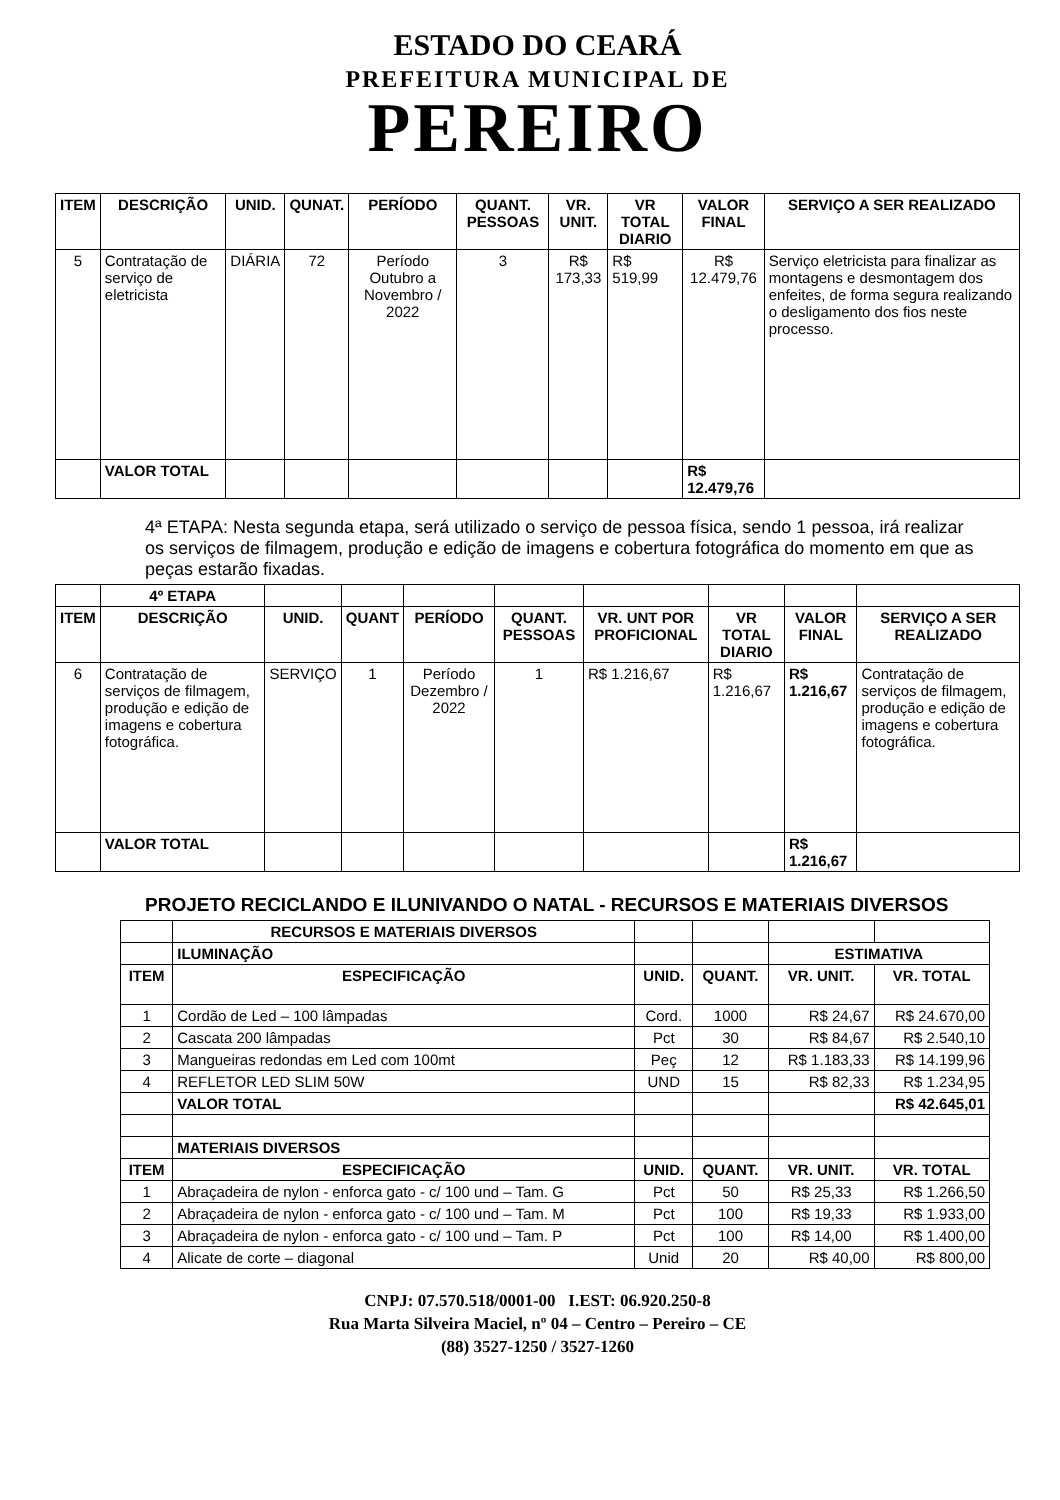ESTADO DO CEARÁ
PREFEITURA MUNICIPAL DE
PEREIRO
| ITEM | DESCRIÇÃO | UNID. | QUNAT. | PERÍODO | QUANT. PESSOAS | VR. UNIT. | VR TOTAL DIARIO | VALOR FINAL | SERVIÇO A SER REALIZADO |
| --- | --- | --- | --- | --- | --- | --- | --- | --- | --- |
| 5 | Contratação de serviço de eletricista | DIÁRIA | 72 | Período Outubro a Novembro / 2022 | 3 | R$ 173,33 | R$ 519,99 | R$ 12.479,76 | Serviço eletricista para finalizar as montagens e desmontagem dos enfeites, de forma segura realizando o desligamento dos fios neste processo. |
| | VALOR TOTAL | | | | | | | R$ 12.479,76 | |
4ª ETAPA: Nesta segunda etapa, será utilizado o serviço de pessoa física, sendo 1 pessoa, irá realizar os serviços de filmagem, produção e edição de imagens e cobertura fotográfica do momento em que as peças estarão fixadas.
| | 4º ETAPA | | | | | | | | |
| ITEM | DESCRIÇÃO | UNID. | QUANT | PERÍODO | QUANT. PESSOAS | VR. UNT POR PROFICIONAL | VR TOTAL DIARIO | VALOR FINAL | SERVIÇO A SER REALIZADO |
| 6 | Contratação de serviços de filmagem, produção e edição de imagens e cobertura fotográfica. | SERVIÇO | 1 | Período Dezembro / 2022 | 1 | R$ 1.216,67 | R$ 1.216,67 | R$ 1.216,67 | Contratação de serviços de filmagem, produção e edição de imagens e cobertura fotográfica. |
| | VALOR TOTAL | | | | | | | R$ 1.216,67 | |
PROJETO RECICLANDO E ILUNIVANDO O NATAL - RECURSOS E MATERIAIS DIVERSOS
| | RECURSOS E MATERIAIS DIVERSOS | | | | |
| | ILUMINAÇÃO | | | ESTIMATIVA | |
| ITEM | ESPECIFICAÇÃO | UNID. | QUANT. | VR. UNIT. | VR. TOTAL |
| 1 | Cordão de Led – 100 lâmpadas | Cord. | 1000 | R$ 24,67 | R$ 24.670,00 |
| 2 | Cascata 200 lâmpadas | Pct | 30 | R$ 84,67 | R$ 2.540,10 |
| 3 | Mangueiras redondas em Led com 100mt | Peç | 12 | R$ 1.183,33 | R$ 14.199,96 |
| 4 | REFLETOR LED SLIM 50W | UND | 15 | R$ 82,33 | R$ 1.234,95 |
| | VALOR TOTAL | | | | R$ 42.645,01 |
| | MATERIAIS DIVERSOS | | | | |
| ITEM | ESPECIFICAÇÃO | UNID. | QUANT. | VR. UNIT. | VR. TOTAL |
| 1 | Abraçadeira de nylon - enforca gato - c/ 100 und – Tam. G | Pct | 50 | R$ 25,33 | R$ 1.266,50 |
| 2 | Abraçadeira de nylon - enforca gato - c/ 100 und – Tam. M | Pct | 100 | R$ 19,33 | R$ 1.933,00 |
| 3 | Abraçadeira de nylon - enforca gato - c/ 100 und – Tam. P | Pct | 100 | R$ 14,00 | R$ 1.400,00 |
| 4 | Alicate de corte – diagonal | Unid | 20 | R$ 40,00 | R$ 800,00 |
CNPJ: 07.570.518/0001-00 I.EST: 06.920.250-8
Rua Marta Silveira Maciel, nº 04 – Centro – Pereiro – CE
(88) 3527-1250 / 3527-1260